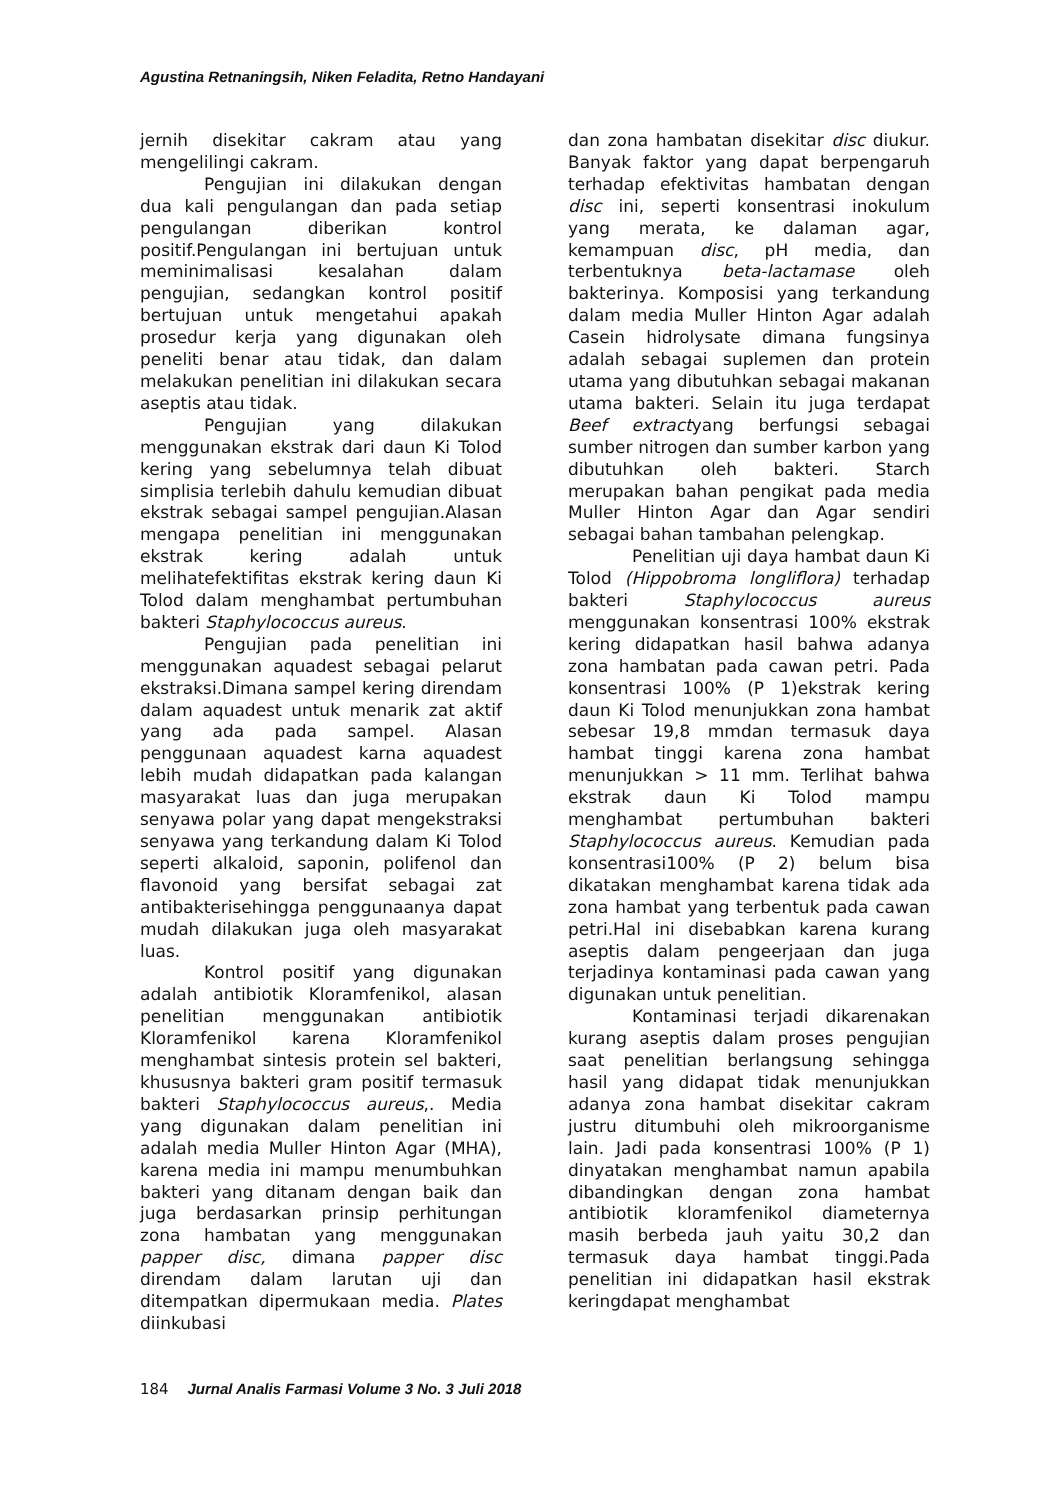Agustina Retnaningsih, Niken Feladita, Retno Handayani
jernih disekitar cakram atau yang mengelilingi cakram.
Pengujian ini dilakukan dengan dua kali pengulangan dan pada setiap pengulangan diberikan kontrol positif.Pengulangan ini bertujuan untuk meminimalisasi kesalahan dalam pengujian, sedangkan kontrol positif bertujuan untuk mengetahui apakah prosedur kerja yang digunakan oleh peneliti benar atau tidak, dan dalam melakukan penelitian ini dilakukan secara aseptis atau tidak.
Pengujian yang dilakukan menggunakan ekstrak dari daun Ki Tolod kering yang sebelumnya telah dibuat simplisia terlebih dahulu kemudian dibuat ekstrak sebagai sampel pengujian.Alasan mengapa penelitian ini menggunakan ekstrak kering adalah untuk melihatefektifitas ekstrak kering daun Ki Tolod dalam menghambat pertumbuhan bakteri Staphylococcus aureus.
Pengujian pada penelitian ini menggunakan aquadest sebagai pelarut ekstraksi.Dimana sampel kering direndam dalam aquadest untuk menarik zat aktif yang ada pada sampel. Alasan penggunaan aquadest karna aquadest lebih mudah didapatkan pada kalangan masyarakat luas dan juga merupakan senyawa polar yang dapat mengekstraksi senyawa yang terkandung dalam Ki Tolod seperti alkaloid, saponin, polifenol dan flavonoid yang bersifat sebagai zat antibakterisehingga penggunaanya dapat mudah dilakukan juga oleh masyarakat luas.
Kontrol positif yang digunakan adalah antibiotik Kloramfenikol, alasan penelitian menggunakan antibiotik Kloramfenikol karena Kloramfenikol menghambat sintesis protein sel bakteri, khususnya bakteri gram positif termasuk bakteri Staphylococcus aureus,. Media yang digunakan dalam penelitian ini adalah media Muller Hinton Agar (MHA), karena media ini mampu menumbuhkan bakteri yang ditanam dengan baik dan juga berdasarkan prinsip perhitungan zona hambatan yang menggunakan papper disc, dimana papper disc direndam dalam larutan uji dan ditempatkan dipermukaan media. Plates diinkubasi
dan zona hambatan disekitar disc diukur. Banyak faktor yang dapat berpengaruh terhadap efektivitas hambatan dengan disc ini, seperti konsentrasi inokulum yang merata, ke dalaman agar, kemampuan disc, pH media, dan terbentuknya beta-lactamase oleh bakterinya. Komposisi yang terkandung dalam media Muller Hinton Agar adalah Casein hidrolysate dimana fungsinya adalah sebagai suplemen dan protein utama yang dibutuhkan sebagai makanan utama bakteri. Selain itu juga terdapat Beef extractyang berfungsi sebagai sumber nitrogen dan sumber karbon yang dibutuhkan oleh bakteri. Starch merupakan bahan pengikat pada media Muller Hinton Agar dan Agar sendiri sebagai bahan tambahan pelengkap.
Penelitian uji daya hambat daun Ki Tolod (Hippobroma longliflora) terhadap bakteri Staphylococcus aureus menggunakan konsentrasi 100% ekstrak kering didapatkan hasil bahwa adanya zona hambatan pada cawan petri. Pada konsentrasi 100% (P 1)ekstrak kering daun Ki Tolod menunjukkan zona hambat sebesar 19,8 mmdan termasuk daya hambat tinggi karena zona hambat menunjukkan > 11 mm. Terlihat bahwa ekstrak daun Ki Tolod mampu menghambat pertumbuhan bakteri Staphylococcus aureus. Kemudian pada konsentrasi100% (P 2) belum bisa dikatakan menghambat karena tidak ada zona hambat yang terbentuk pada cawan petri.Hal ini disebabkan karena kurang aseptis dalam pengeerjaan dan juga terjadinya kontaminasi pada cawan yang digunakan untuk penelitian.
Kontaminasi terjadi dikarenakan kurang aseptis dalam proses pengujian saat penelitian berlangsung sehingga hasil yang didapat tidak menunjukkan adanya zona hambat disekitar cakram justru ditumbuhi oleh mikroorganisme lain. Jadi pada konsentrasi 100% (P 1) dinyatakan menghambat namun apabila dibandingkan dengan zona hambat antibiotik kloramfenikol diameternya masih berbeda jauh yaitu 30,2 dan termasuk daya hambat tinggi.Pada penelitian ini didapatkan hasil ekstrak keringdapat menghambat
184 Jurnal Analis Farmasi Volume 3 No. 3 Juli 2018